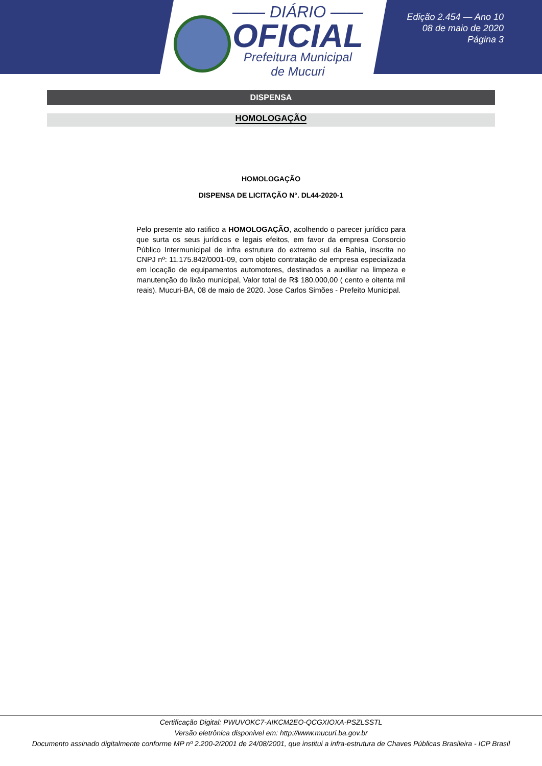—— DIÁRIO ——
OFICIAL
Prefeitura Municipal
de Mucuri
Edição 2.454 — Ano 10
08 de maio de 2020
Página 3
DISPENSA
HOMOLOGAÇÃO
HOMOLOGAÇÃO
DISPENSA DE LICITAÇÃO N°. DL44-2020-1
Pelo presente ato ratifico a HOMOLOGAÇÃO, acolhendo o parecer jurídico para que surta os seus jurídicos e legais efeitos, em favor da empresa Consorcio Público Intermunicipal de infra estrutura do extremo sul da Bahia, inscrita no CNPJ nº: 11.175.842/0001-09, com objeto contratação de empresa especializada em locação de equipamentos automotores, destinados a auxiliar na limpeza e manutenção do lixão municipal, Valor total de R$ 180.000,00 ( cento e oitenta mil reais). Mucuri-BA, 08 de maio de 2020. Jose Carlos Simões - Prefeito Municipal.
Certificação Digital: PWUVOKC7-AIKCM2EO-QCGXIOXA-PSZLSSTL
Versão eletrônica disponível em: http://www.mucuri.ba.gov.br
Documento assinado digitalmente conforme MP nº 2.200-2/2001 de 24/08/2001, que institui a infra-estrutura de Chaves Públicas Brasileira - ICP Brasil